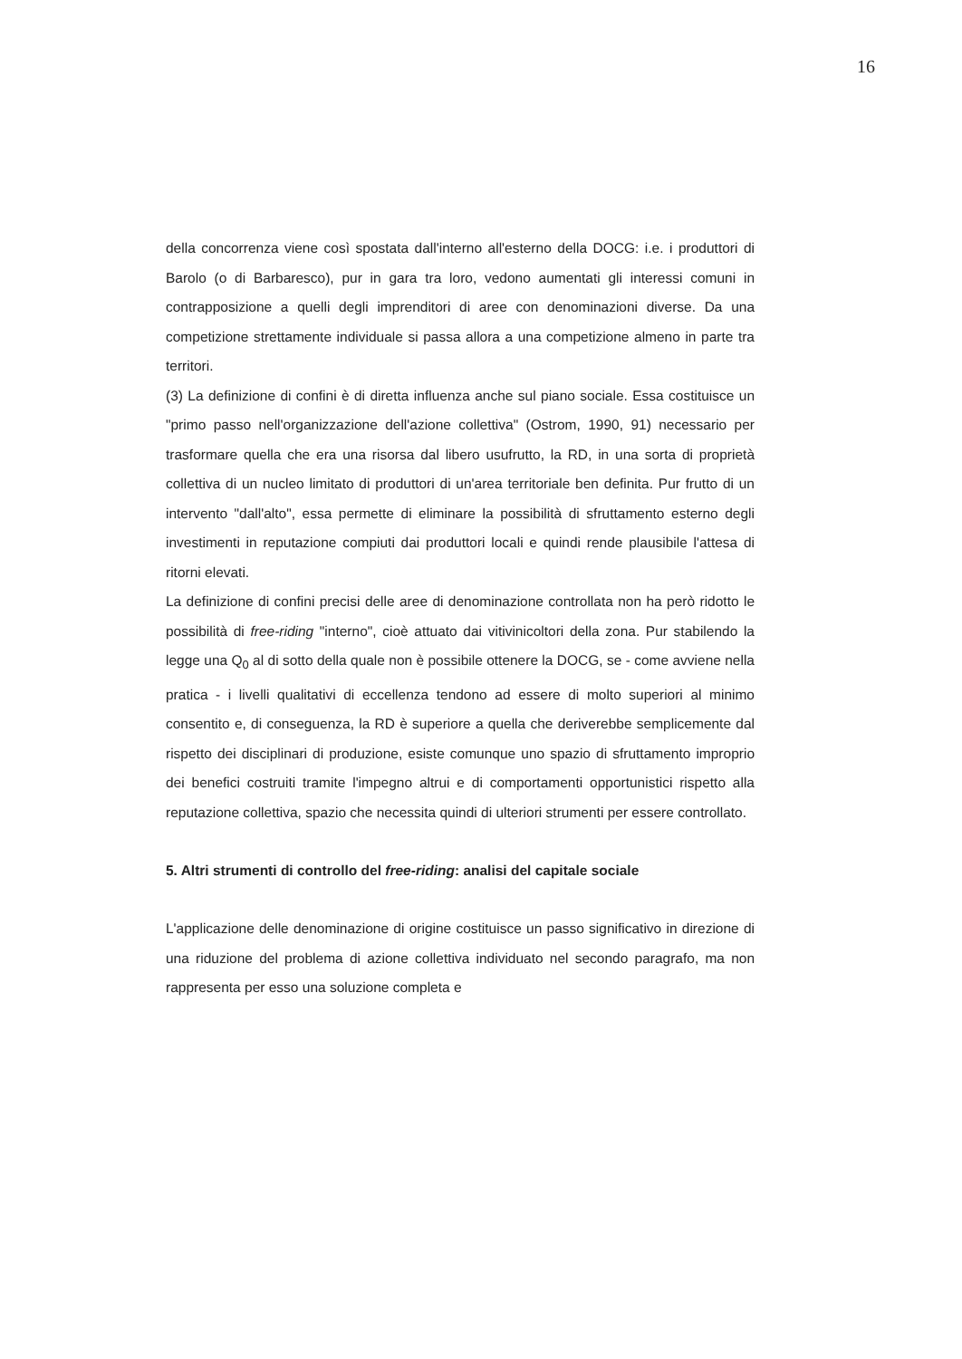16
della concorrenza viene così spostata dall'interno all'esterno della DOCG: i.e. i produttori di Barolo (o di Barbaresco), pur in gara tra loro, vedono aumentati gli interessi comuni in contrapposizione a quelli degli imprenditori di aree con denominazioni diverse. Da una competizione strettamente individuale si passa allora a una competizione almeno in parte tra territori.
(3) La definizione di confini è di diretta influenza anche sul piano sociale. Essa costituisce un "primo passo nell'organizzazione dell'azione collettiva" (Ostrom, 1990, 91) necessario per trasformare quella che era una risorsa dal libero usufrutto, la RD, in una sorta di proprietà collettiva di un nucleo limitato di produttori di un'area territoriale ben definita. Pur frutto di un intervento "dall'alto", essa permette di eliminare la possibilità di sfruttamento esterno degli investimenti in reputazione compiuti dai produttori locali e quindi rende plausibile l'attesa di ritorni elevati.
La definizione di confini precisi delle aree di denominazione controllata non ha però ridotto le possibilità di free-riding "interno", cioè attuato dai vitivinicoltori della zona. Pur stabilendo la legge una Q<sub>0</sub> al di sotto della quale non è possibile ottenere la DOCG, se - come avviene nella pratica - i livelli qualitativi di eccellenza tendono ad essere di molto superiori al minimo consentito e, di conseguenza, la RD è superiore a quella che deriverebbe semplicemente dal rispetto dei disciplinari di produzione, esiste comunque uno spazio di sfruttamento improprio dei benefici costruiti tramite l'impegno altrui e di comportamenti opportunistici rispetto alla reputazione collettiva, spazio che necessita quindi di ulteriori strumenti per essere controllato.
5. Altri strumenti di controllo del free-riding: analisi del capitale sociale
L'applicazione delle denominazione di origine costituisce un passo significativo in direzione di una riduzione del problema di azione collettiva individuato nel secondo paragrafo, ma non rappresenta per esso una soluzione completa e